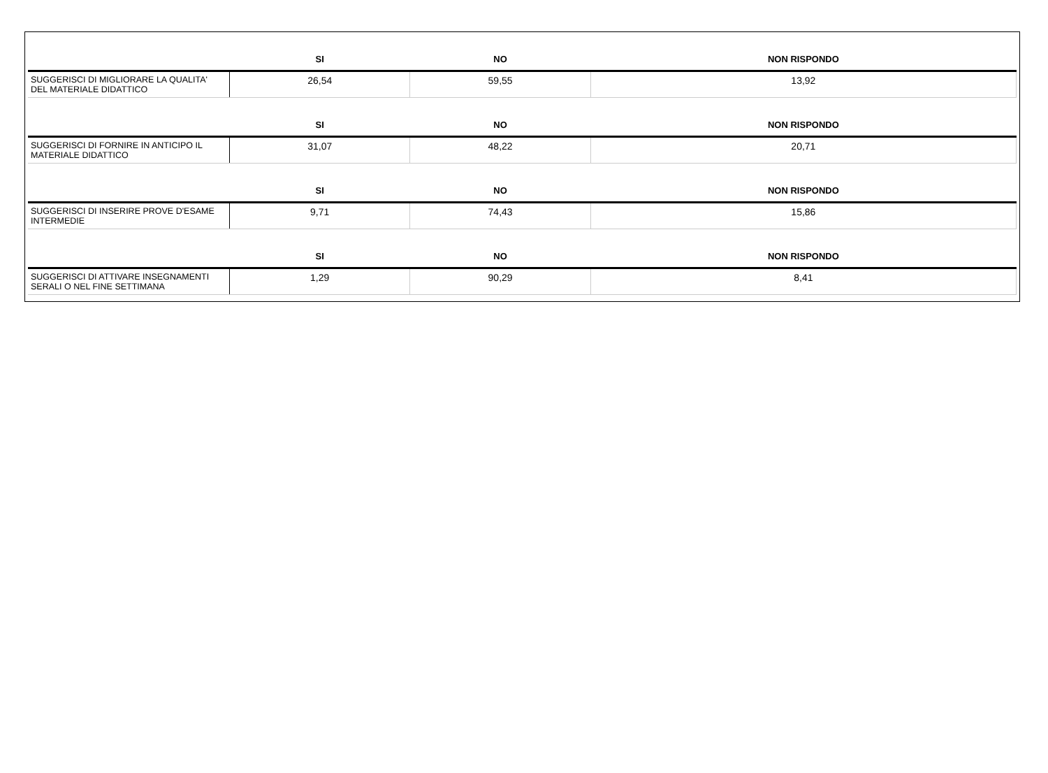| | SI | NO | NON RISPONDO |
| --- | --- | --- | --- |
| SUGGERISCI DI MIGLIORARE LA QUALITA' DEL MATERIALE DIDATTICO | 26,54 | 59,55 | 13,92 |
| | SI | NO | NON RISPONDO |
| SUGGERISCI DI FORNIRE IN ANTICIPO IL MATERIALE DIDATTICO | 31,07 | 48,22 | 20,71 |
| | SI | NO | NON RISPONDO |
| SUGGERISCI DI INSERIRE PROVE D'ESAME INTERMEDIE | 9,71 | 74,43 | 15,86 |
| | SI | NO | NON RISPONDO |
| SUGGERISCI DI ATTIVARE INSEGNAMENTI SERALI O NEL FINE SETTIMANA | 1,29 | 90,29 | 8,41 |